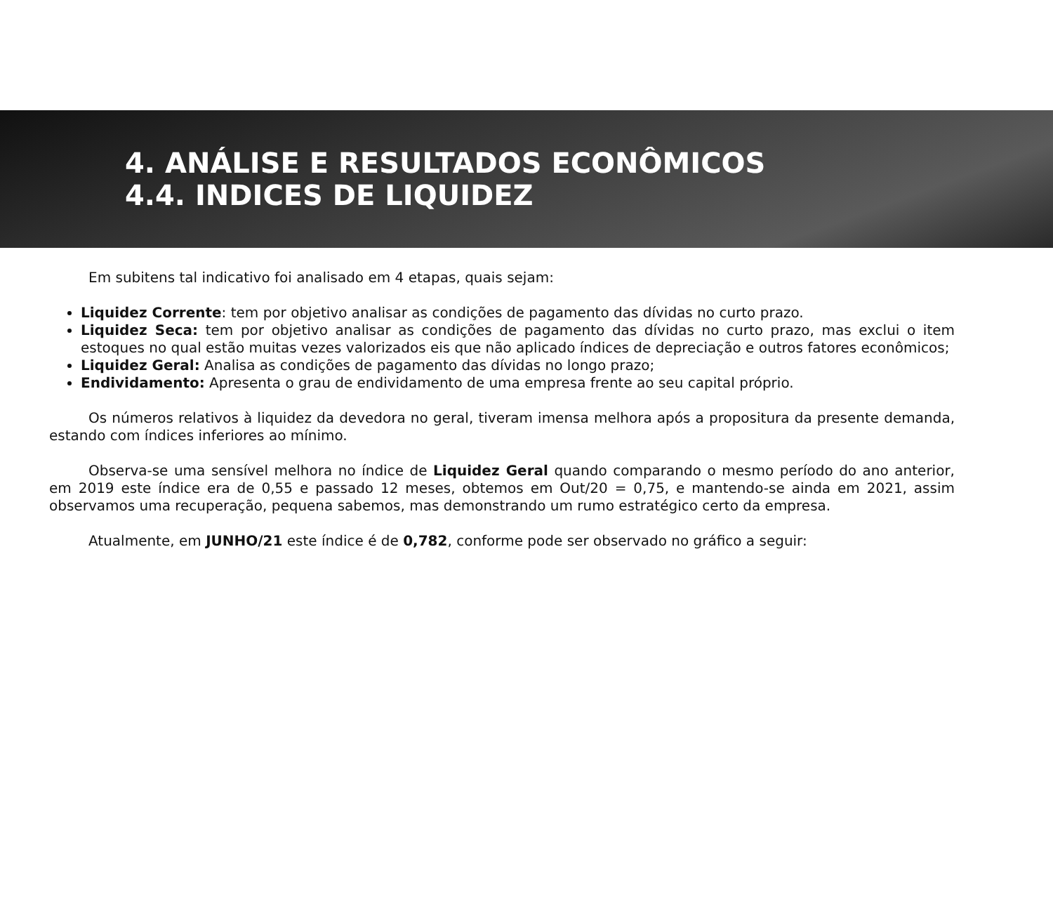4. ANÁLISE E RESULTADOS ECONÔMICOS
4.4. INDICES DE LIQUIDEZ
Em subitens tal indicativo foi analisado em 4 etapas, quais sejam:
Liquidez Corrente: tem por objetivo analisar as condições de pagamento das dívidas no curto prazo.
Liquidez Seca: tem por objetivo analisar as condições de pagamento das dívidas no curto prazo, mas exclui o item estoques no qual estão muitas vezes valorizados eis que não aplicado índices de depreciação e outros fatores econômicos;
Liquidez Geral: Analisa as condições de pagamento das dívidas no longo prazo;
Endividamento: Apresenta o grau de endividamento de uma empresa frente ao seu capital próprio.
Os números relativos à liquidez da devedora no geral, tiveram imensa melhora após a propositura da presente demanda, estando com índices inferiores ao mínimo.
Observa-se uma sensível melhora no índice de Liquidez Geral quando comparando o mesmo período do ano anterior, em 2019 este índice era de 0,55 e passado 12 meses, obtemos em Out/20 = 0,75, e mantendo-se ainda em 2021, assim observamos uma recuperação, pequena sabemos, mas demonstrando um rumo estratégico certo da empresa.
Atualmente, em JUNHO/21 este índice é de 0,782, conforme pode ser observado no gráfico a seguir: